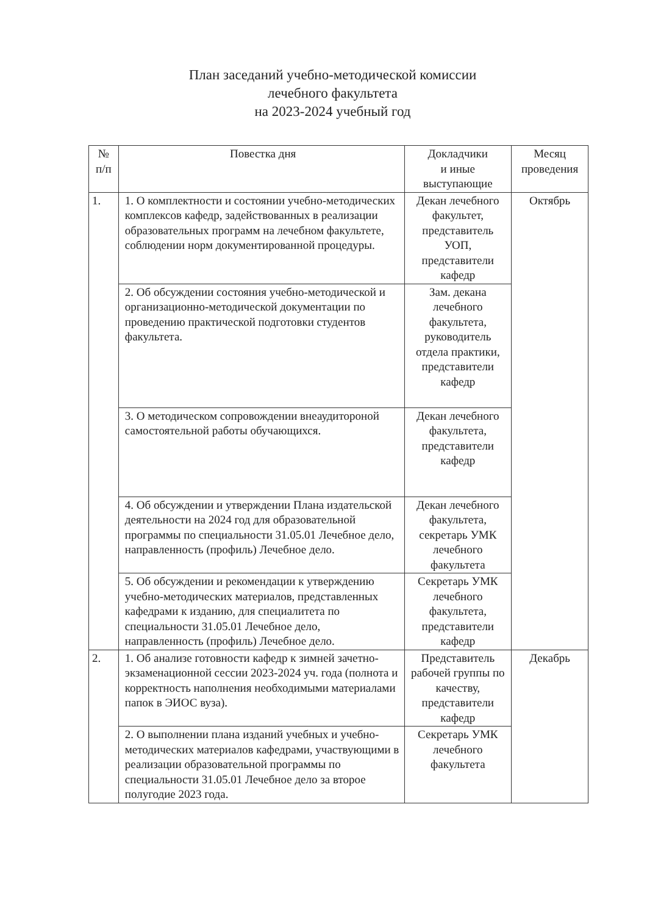План заседаний учебно-методической комиссии
лечебного факультета
на 2023-2024 учебный год
| № п/п | Повестка дня | Докладчики и иные выступающие | Месяц проведения |
| --- | --- | --- | --- |
| 1. | 1. О комплектности и состоянии учебно-методических комплексов кафедр, задействованных в реализации образовательных программ на лечебном факультете, соблюдении норм документированной процедуры. | Декан лечебного факультет, представитель УОП, представители кафедр | Октябрь |
| | 2. Об обсуждении состояния учебно-методической и организационно-методической документации по проведению практической подготовки студентов факультета. | Зам. декана лечебного факультета, руководитель отдела практики, представители кафедр | |
| | 3. О методическом сопровождении внеаудитороной самостоятельной работы обучающихся. | Декан лечебного факультета, представители кафедр | |
| | 4. Об обсуждении и утверждении Плана издательской деятельности на 2024 год для образовательной программы по специальности 31.05.01 Лечебное дело, направленность (профиль) Лечебное дело. | Декан лечебного факультета, секретарь УМК лечебного факультета | |
| | 5. Об обсуждении и рекомендации к утверждению учебно-методических материалов, представленных кафедрами к изданию, для специалитета по специальности 31.05.01 Лечебное дело, направленность (профиль) Лечебное дело. | Секретарь УМК лечебного факультета, представители кафедр | |
| 2. | 1. Об анализе готовности кафедр к зимней зачетно-экзаменационной сессии 2023-2024 уч. года (полнота и корректность наполнения необходимыми материалами папок в ЭИОС вуза). | Представитель рабочей группы по качеству, представители кафедр | Декабрь |
| | 2. О выполнении плана изданий учебных и учебно-методических материалов кафедрами, участвующими в реализации образовательной программы по специальности 31.05.01 Лечебное дело за второе полугодие 2023 года. | Секретарь УМК лечебного факультета | |